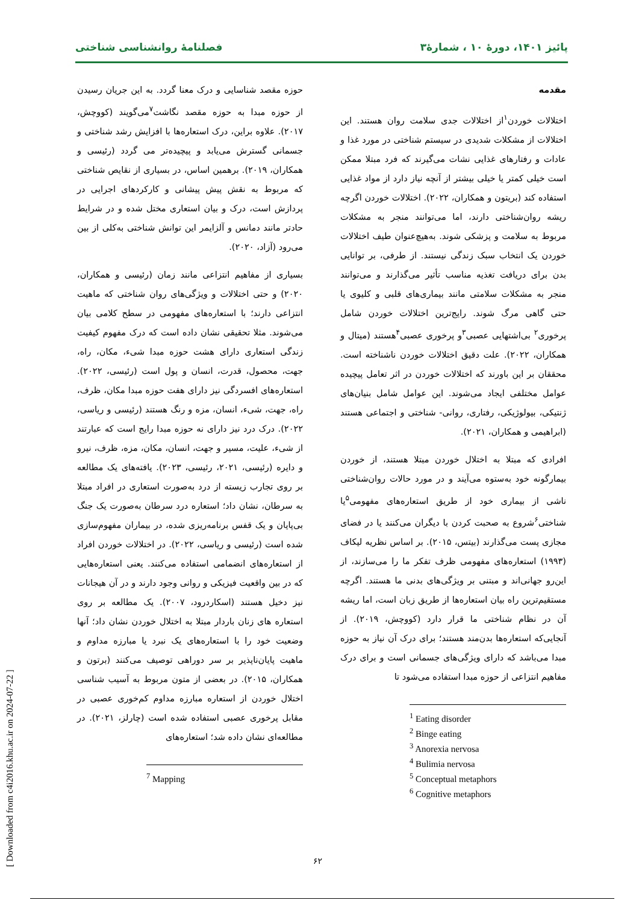پائیز ۱۴۰۱، دورهٔ ۱۰ ، شمارهٔ۳ فصلنامهٔ روانشناسی شناختی
مقدمه
اختلالات خوردن<sup>۱</sup>از اختلالات جدی سلامت روان هستند. این اختلالات از مشکلات شدیدی در سیستم شناختی در مورد غذا و عادات و رفتارهای غذایی نشات می‌گیرند که فرد مبتلا ممکن است خیلی کمتر یا خیلی بیشتر از آنچه نیاز دارد از مواد غذایی استفاده کند (بریتون و همکاران، ۲۰۲۲). اختلالات خوردن اگرچه ریشه روان‌شناختی دارند، اما می‌توانند منجر به مشکلات مربوط به سلامت و پزشکی شوند. به‌هیچ‌عنوان طیف اختلالات خوردن یک انتخاب سبک زندگی نیستند. از طرفی، بر توانایی بدن برای دریافت تغذیه مناسب تأثیر می‌گذارند و می‌توانند منجر به مشکلات سلامتی مانند بیماری‌های قلبی و کلیوی یا حتی گاهی مرگ شوند. رایج‌ترین اختلالات خوردن شامل پرخوری<sup>۲</sup> بی‌اشتهایی عصبی<sup>۳</sup>و پرخوری عصبی<sup>۴</sup>هستند (میتال و همکاران، ۲۰۲۲). علت دقیق اختلالات خوردن ناشناخته است. محققان بر این باورند که اختلالات خوردن در اثر تعامل پیچیده عوامل مختلفی ایجاد می‌شوند. این عوامل شامل بنیان‌های ژنتیکی، بیولوژیکی، رفتاری، روانی- شناختی و اجتماعی هستند (ابراهیمی و همکاران، ۲۰۲۱).
افرادی که مبتلا به اختلال خوردن مبتلا هستند، از خوردن بیمارگونه خود به‌ستوه می‌آیند و در مورد حالات روان‌شناختی ناشی از بیماری خود از طریق استعاره‌های مفهومی<sup>۵</sup>یا شناختی<sup>۶</sup>شروع به صحبت کردن با دیگران می‌کنند یا در فضای مجازی پست می‌گذارند (بیتس، ۲۰۱۵). بر اساس نظریه لیکاف (۱۹۹۳) استعاره‌های مفهومی ظرف تفکر ما را می‌سازند، از این‌رو جهانی‌اند و مبتنی بر ویژگی‌های بدنی ما هستند. اگرچه مستقیم‌ترین راه بیان استعاره‌ها از طریق زبان است، اما ریشه آن در نظام شناختی ما قرار دارد (کووچش، ۲۰۱۹). از آنجایی‌که استعاره‌ها بدن‌مند هستند؛ برای درک آن نیاز به حوزه مبدا می‌باشد که دارای ویژگی‌های جسمانی است و برای درک مفاهیم انتزاعی از حوزه مبدا استفاده می‌شود تا
<sup>1</sup> Eating disorder
<sup>2</sup> Binge eating
<sup>3</sup> Anorexia nervosa
<sup>4</sup> Bulimia nervosa
<sup>5</sup> Conceptual metaphors
<sup>6</sup> Cognitive metaphors
حوزه مقصد شناسایی و درک معنا گردد. به این جریان رسیدن از حوزه مبدا به حوزه مقصد نگاشت<sup>۷</sup>می‌گویند (کووچش، ۲۰۱۷). علاوه براین، درک استعاره‌ها با افزایش رشد شناختی و جسمانی گسترش می‌یابد و پیچیده‌تر می گردد (رئیسی و همکاران، ۲۰۱۹). برهمین اساس، در بسیاری از نقایص شناختی که مربوط به نقش پیش پیشانی و کارکردهای اجرایی در پردازش است، درک و بیان استعاری مختل شده و در شرایط حادتر مانند دمانس و آلزایمر این توانش شناختی به‌کلی از بین می‌رود (آزاد، ۲۰۲۰).
بسیاری از مفاهیم انتزاعی مانند زمان (رئیسی و همکاران، ۲۰۲۰) و حتی اختلالات و ویژگی‌های روان شناختی که ماهیت انتزاعی دارند؛ با استعاره‌های مفهومی در سطح کلامی بیان می‌شوند. مثلا تحقیقی نشان داده است که درک مفهوم کیفیت زندگی استعاری دارای هشت حوزه مبدا شیء، مکان، راه، جهت، محصول، قدرت، انسان و پول است (رئیسی، ۲۰۲۲). استعاره‌های افسردگی نیز دارای هفت حوزه مبدا مکان، ظرف، راه، جهت، شیء، انسان، مزه و رنگ هستند (رئیسی و ریاسی، ۲۰۲۲). درک درد نیز دارای نه حوزه مبدا رایج است که عبارتند از شیء، علیت، مسیر و جهت، انسان، مکان، مزه، ظرف، نیرو و دایره (رئیسی، ۲۰۲۱، رئیسی، ۲۰۲۳). یافته‌های یک مطالعه بر روی تجارب زیسته از درد به‌صورت استعاری در افراد مبتلا به سرطان، نشان داد؛ استعاره درد سرطان به‌صورت یک جنگ بی‌پایان و یک قفس برنامه‌ریزی شده، در بیماران مفهوم‌سازی شده است (رئیسی و ریاسی، ۲۰۲۲). در اختلالات خوردن افراد از استعاره‌های انضمامی استفاده می‌کنند. یعنی استعاره‌هایی که در بین واقعیت فیزیکی و روانی وجود دارند و در آن هیجانات نیز دخیل هستند (اسکاردرود، ۲۰۰۷). یک مطالعه بر روی استعاره های زنان باردار مبتلا به اختلال خوردن نشان داد؛ آنها وضعیت خود را با استعاره‌های یک نبرد یا مبارزه مداوم و ماهیت پایان‌ناپذیر بر سر دوراهی توصیف می‌کنند (برتون و همکاران، ۲۰۱۵). در بعضی از متون مربوط به آسیب شناسی اختلال خوردن از استعاره مبارزه مداوم کم‌خوری عصبی در مقابل پرخوری عصبی استفاده شده است (چارلز، ۲۰۲۱). در مطالعه‌ای نشان داده شد؛ استعاره‌های
<sup>7</sup> Mapping
۶۲
[ Downloaded from c4i2016.khu.ac.ir on 2024-07-22 ]